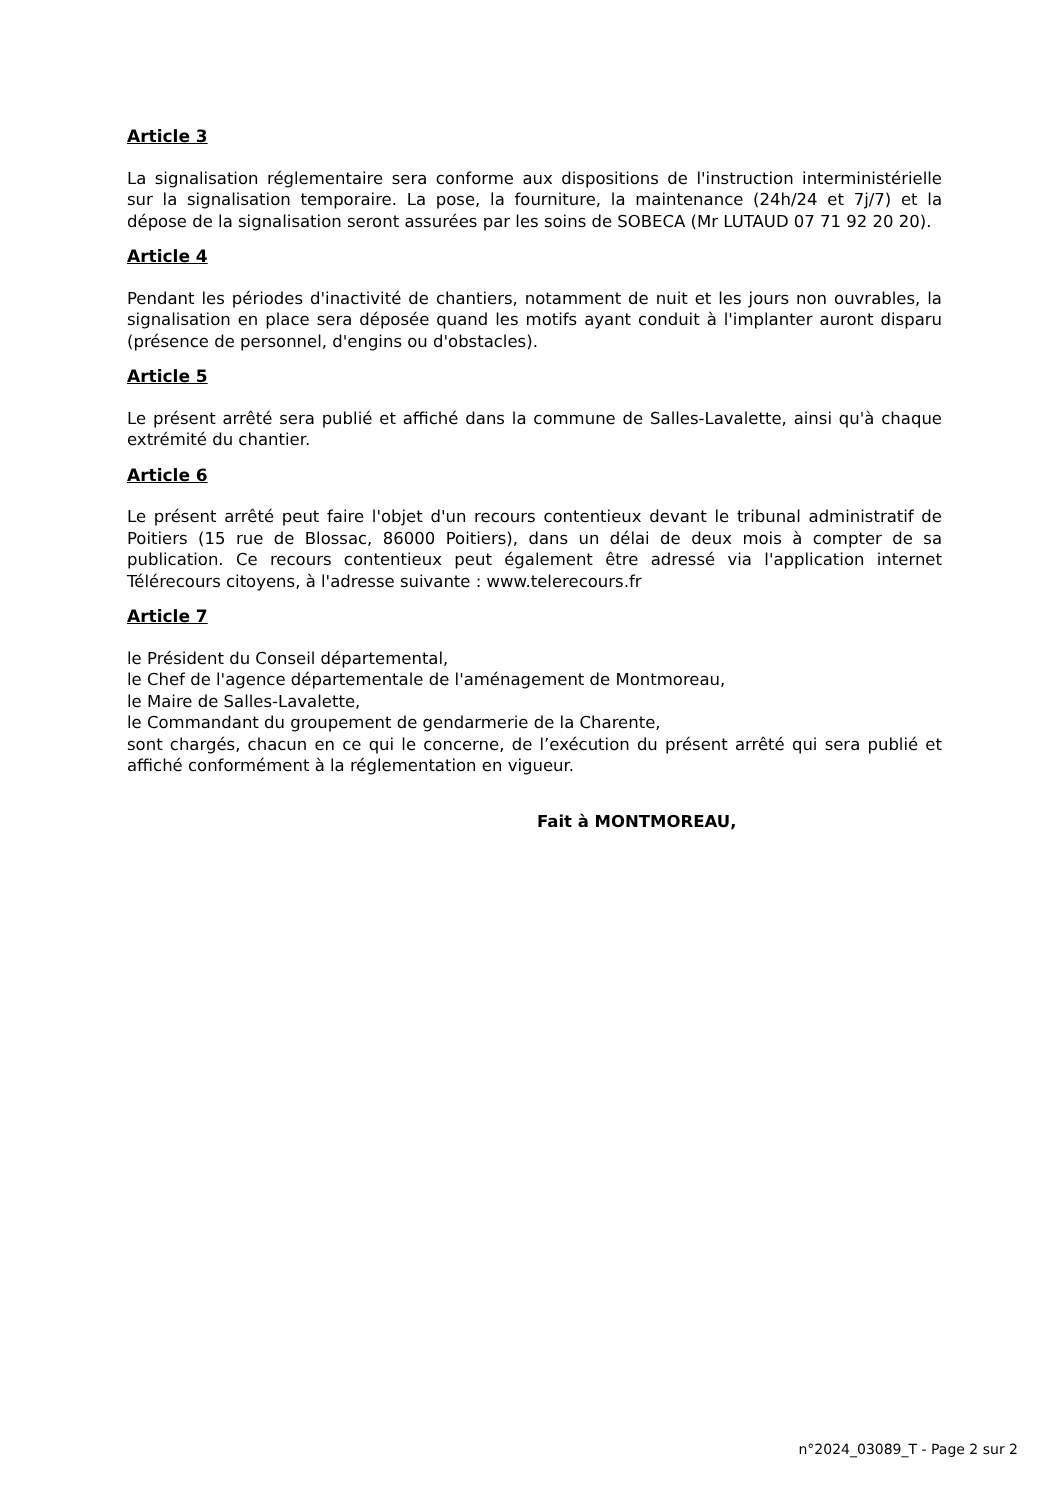Article 3
La signalisation réglementaire sera conforme aux dispositions de l'instruction interministérielle sur la signalisation temporaire. La pose, la fourniture, la maintenance (24h/24 et 7j/7) et la dépose de la signalisation seront assurées par les soins de SOBECA (Mr LUTAUD 07 71 92 20 20).
Article 4
Pendant les périodes d'inactivité de chantiers, notamment de nuit et les jours non ouvrables, la signalisation en place sera déposée quand les motifs ayant conduit à l'implanter auront disparu (présence de personnel, d'engins ou d'obstacles).
Article 5
Le présent arrêté sera publié et affiché dans la commune de Salles-Lavalette, ainsi qu'à chaque extrémité du chantier.
Article 6
Le présent arrêté peut faire l'objet d'un recours contentieux devant le tribunal administratif de Poitiers (15 rue de Blossac, 86000 Poitiers), dans un délai de deux mois à compter de sa publication. Ce recours contentieux peut également être adressé via l'application internet Télérecours citoyens, à l'adresse suivante : www.telerecours.fr
Article 7
le Président du Conseil départemental,
le Chef de l'agence départementale de l'aménagement de Montmoreau,
le Maire de Salles-Lavalette,
le Commandant du groupement de gendarmerie de la Charente,
sont chargés, chacun en ce qui le concerne, de l’exécution du présent arrêté qui sera publié et affiché conformément à la réglementation en vigueur.
Fait à MONTMOREAU,
n°2024_03089_T - Page 2 sur 2